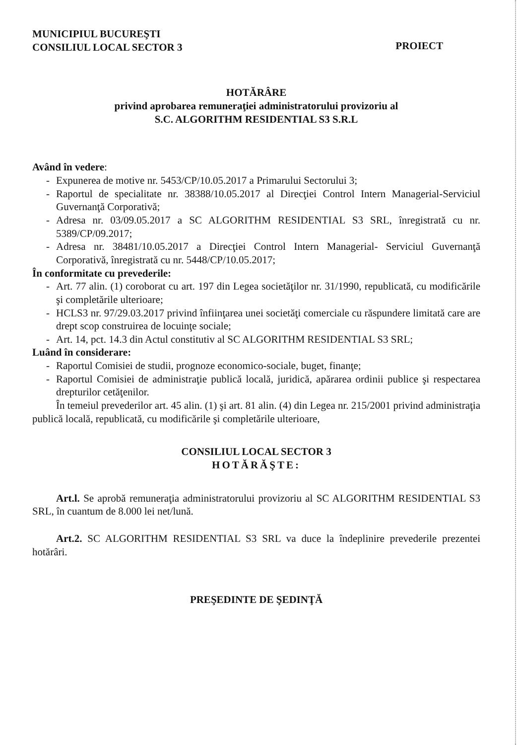MUNICIPIUL BUCUREŞTI
CONSILIUL LOCAL SECTOR 3
PROIECT
HOTĂRÂRE
privind aprobarea remuneraţiei administratorului provizoriu al
S.C. ALGORITHM RESIDENTIAL S3 S.R.L
Având în vedere:
- Expunerea de motive nr. 5453/CP/10.05.2017 a Primarului Sectorului 3;
- Raportul de specialitate nr. 38388/10.05.2017 al Direcţiei Control Intern Managerial-Serviciul Guvernanţă Corporativă;
- Adresa nr. 03/09.05.2017 a SC ALGORITHM RESIDENTIAL S3 SRL, înregistrată cu nr. 5389/CP/09.2017;
- Adresa nr. 38481/10.05.2017 a Direcţiei Control Intern Managerial- Serviciul Guvernanţă Corporativă, înregistrată cu nr. 5448/CP/10.05.2017;
În conformitate cu prevederile:
- Art. 77 alin. (1) coroborat cu art. 197 din Legea societăţilor nr. 31/1990, republicată, cu modificările şi completările ulterioare;
- HCLS3 nr. 97/29.03.2017 privind înfiinţarea unei societăţi comerciale cu răspundere limitată care are drept scop construirea de locuinţe sociale;
- Art. 14, pct. 14.3 din Actul constitutiv al SC ALGORITHM RESIDENTIAL S3 SRL;
Luând în considerare:
- Raportul Comisiei de studii, prognoze economico-sociale, buget, finanţe;
- Raportul Comisiei de administraţie publică locală, juridică, apărarea ordinii publice şi respectarea drepturilor cetăţenilor.
În temeiul prevederilor art. 45 alin. (1) şi art. 81 alin. (4) din Legea nr. 215/2001 privind administraţia publică locală, republicată, cu modificările şi completările ulterioare,
CONSILIUL LOCAL SECTOR 3
HOTĂRĂŞTE:
Art.l. Se aprobă remuneraţia administratorului provizoriu al SC ALGORITHM RESIDENTIAL S3 SRL, în cuantum de 8.000 lei net/lună.
Art.2. SC ALGORITHM RESIDENTIAL S3 SRL va duce la îndeplinire prevederile prezentei hotărâri.
PREŞEDINTE DE ŞEDINŢĂ